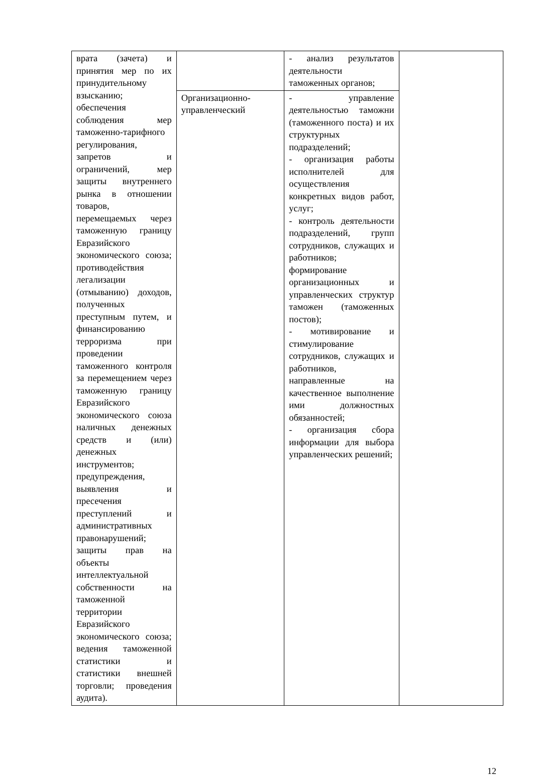| врата (зачета) и принятия мер по их принудительному взысканию; обеспечения соблюдения мер таможенно-тарифного регулирования, запретов и ограничений, мер защиты внутреннего рынка в отношении товаров, перемещаемых через таможенную границу Евразийского экономического союза; противодействия легализации (отмыванию) доходов, полученных преступным путем, и финансированию терроризма при проведении таможенного контроля за перемещением через таможенную границу Евразийского экономического союза наличных денежных средств и (или) денежных инструментов; предупреждения, выявления и пресечения преступлений и административных правонарушений; защиты прав на объекты интеллектуальной собственности на таможенной территории Евразийского экономического союза; ведения таможенной статистики и статистики внешней торговли; проведения аудита). | | - анализ результатов деятельности таможенных органов; | |
| | Организационно-управленческий | - управление деятельностью таможни (таможенного поста) и их структурных подразделений; - организация работы исполнителей для осуществления конкретных видов работ, услуг; - контроль деятельности подразделений, групп сотрудников, служащих и работников; формирование организационных и управленческих структур таможен (таможенных постов); - мотивирование и стимулирование сотрудников, служащих и работников, направленные на качественное выполнение ими должностных обязанностей; - организация сбора информации для выбора управленческих решений; | |
12